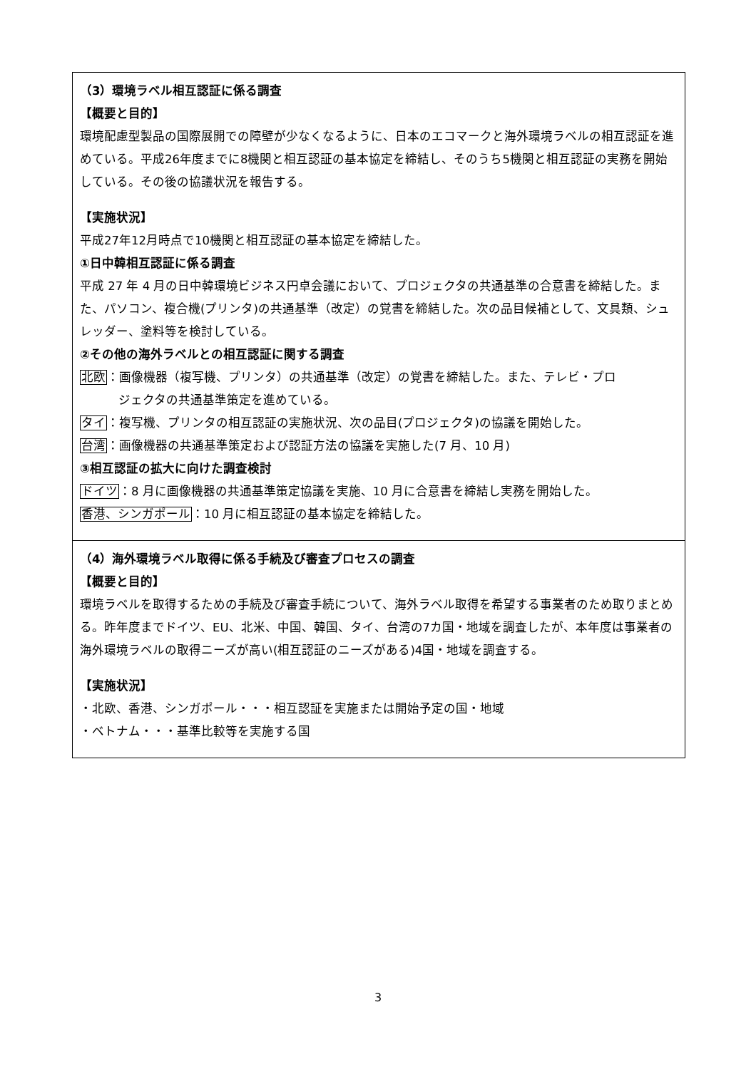（3）環境ラベル相互認証に係る調査
【概要と目的】
環境配慮型製品の国際展開での障壁が少なくなるように、日本のエコマークと海外環境ラベルの相互認証を進めている。平成26年度までに8機関と相互認証の基本協定を締結し、そのうち5機関と相互認証の実務を開始している。その後の協議状況を報告する。
【実施状況】
平成27年12月時点で10機関と相互認証の基本協定を締結した。
①日中韓相互認証に係る調査
平成 27 年 4 月の日中韓環境ビジネス円卓会議において、プロジェクタの共通基準の合意書を締結した。また、パソコン、複合機(プリンタ)の共通基準（改定）の覚書を締結した。次の品目候補として、文具類、シュレッダー、塗料等を検討している。
②その他の海外ラベルとの相互認証に関する調査
北欧：画像機器（複写機、プリンタ）の共通基準（改定）の覚書を締結した。また、テレビ・プロ
ジェクタの共通基準策定を進めている。
タイ：複写機、プリンタの相互認証の実施状況、次の品目(プロジェクタ)の協議を開始した。
台湾：画像機器の共通基準策定および認証方法の協議を実施した(7 月、10 月)
③相互認証の拡大に向けた調査検討
ドイツ：8 月に画像機器の共通基準策定協議を実施、10 月に合意書を締結し実務を開始した。
香港、シンガポール：10 月に相互認証の基本協定を締結した。
（4）海外環境ラベル取得に係る手続及び審査プロセスの調査
【概要と目的】
環境ラベルを取得するための手続及び審査手続について、海外ラベル取得を希望する事業者のため取りまとめる。昨年度までドイツ、EU、北米、中国、韓国、タイ、台湾の7カ国・地域を調査したが、本年度は事業者の海外環境ラベルの取得ニーズが高い(相互認証のニーズがある)4国・地域を調査する。
【実施状況】
・北欧、香港、シンガポール・・・相互認証を実施または開始予定の国・地域
・ベトナム・・・基準比較等を実施する国
3